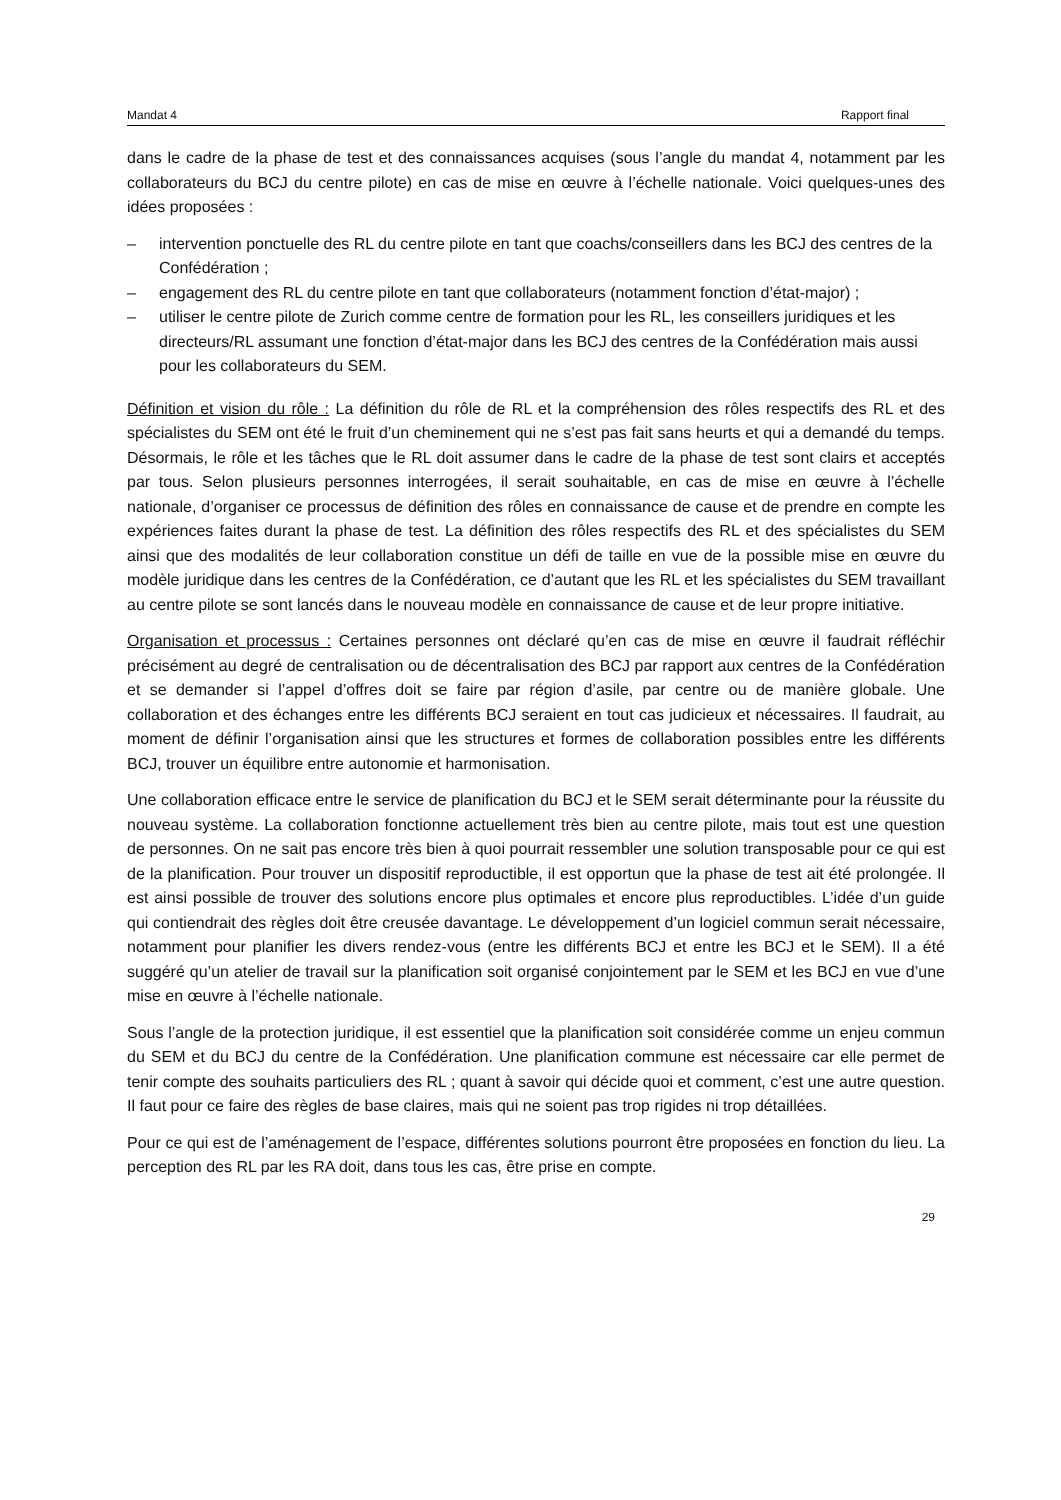Mandat 4 Rapport final
dans le cadre de la phase de test et des connaissances acquises (sous l’angle du mandat 4, notamment par les collaborateurs du BCJ du centre pilote) en cas de mise en œuvre à l’échelle nationale. Voici quelques-unes des idées proposées :
– intervention ponctuelle des RL du centre pilote en tant que coachs/conseillers dans les BCJ des centres de la Confédération ;
– engagement des RL du centre pilote en tant que collaborateurs (notamment fonction d’état-major) ;
– utiliser le centre pilote de Zurich comme centre de formation pour les RL, les conseillers juridiques et les directeurs/RL assumant une fonction d’état-major dans les BCJ des centres de la Confédération mais aussi pour les collaborateurs du SEM.
Définition et vision du rôle : La définition du rôle de RL et la compréhension des rôles respectifs des RL et des spécialistes du SEM ont été le fruit d’un cheminement qui ne s’est pas fait sans heurts et qui a demandé du temps. Désormais, le rôle et les tâches que le RL doit assumer dans le cadre de la phase de test sont clairs et acceptés par tous. Selon plusieurs personnes interrogées, il serait souhaitable, en cas de mise en œuvre à l’échelle nationale, d’organiser ce processus de définition des rôles en connaissance de cause et de prendre en compte les expériences faites durant la phase de test. La définition des rôles respectifs des RL et des spécialistes du SEM ainsi que des modalités de leur collaboration constitue un défi de taille en vue de la possible mise en œuvre du modèle juridique dans les centres de la Confédération, ce d’autant que les RL et les spécialistes du SEM travaillant au centre pilote se sont lancés dans le nouveau modèle en connaissance de cause et de leur propre initiative.
Organisation et processus : Certaines personnes ont déclaré qu’en cas de mise en œuvre il faudrait réfléchir précisément au degré de centralisation ou de décentralisation des BCJ par rapport aux centres de la Confédération et se demander si l’appel d’offres doit se faire par région d’asile, par centre ou de manière globale. Une collaboration et des échanges entre les différents BCJ seraient en tout cas judicieux et nécessaires. Il faudrait, au moment de définir l’organisation ainsi que les structures et formes de collaboration possibles entre les différents BCJ, trouver un équilibre entre autonomie et harmonisation.
Une collaboration efficace entre le service de planification du BCJ et le SEM serait déterminante pour la réussite du nouveau système. La collaboration fonctionne actuellement très bien au centre pilote, mais tout est une question de personnes. On ne sait pas encore très bien à quoi pourrait ressembler une solution transposable pour ce qui est de la planification. Pour trouver un dispositif reproductible, il est opportun que la phase de test ait été prolongée. Il est ainsi possible de trouver des solutions encore plus optimales et encore plus reproductibles. L’idée d’un guide qui contiendrait des règles doit être creusée davantage. Le développement d’un logiciel commun serait nécessaire, notamment pour planifier les divers rendez-vous (entre les différents BCJ et entre les BCJ et le SEM). Il a été suggéré qu’un atelier de travail sur la planification soit organisé conjointement par le SEM et les BCJ en vue d’une mise en œuvre à l’échelle nationale.
Sous l’angle de la protection juridique, il est essentiel que la planification soit considérée comme un enjeu commun du SEM et du BCJ du centre de la Confédération. Une planification commune est nécessaire car elle permet de tenir compte des souhaits particuliers des RL ; quant à savoir qui décide quoi et comment, c’est une autre question. Il faut pour ce faire des règles de base claires, mais qui ne soient pas trop rigides ni trop détaillées.
Pour ce qui est de l’aménagement de l’espace, différentes solutions pourront être proposées en fonction du lieu. La perception des RL par les RA doit, dans tous les cas, être prise en compte.
29